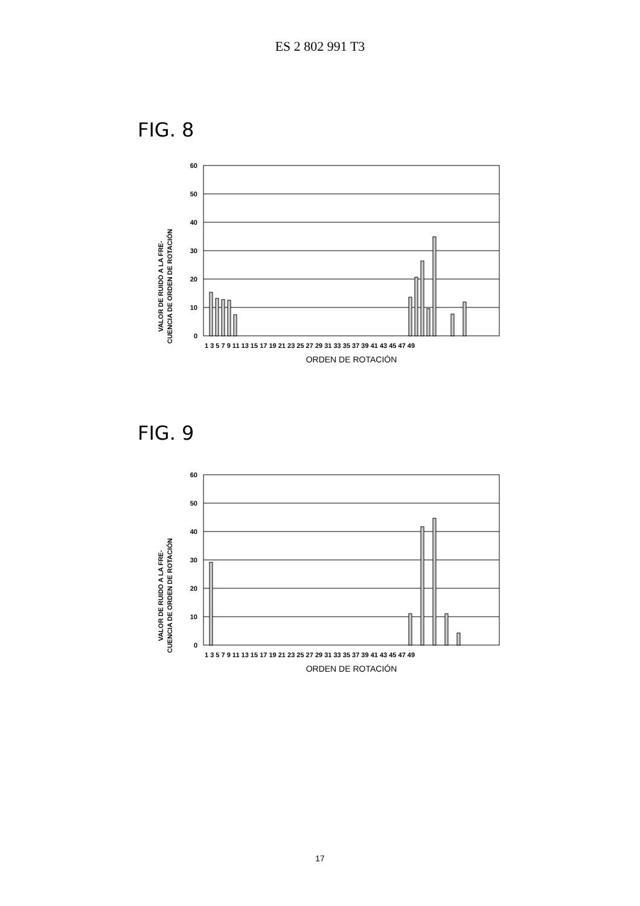ES 2 802 991 T3
FIG. 8
VALOR DE RUIDO A LA FRE-
CUENCIA DE ORDEN DE ROTACIÓN
60
50
40
30
20
10
0
1 3 5 7 9 11 13 15 17 19 21 23 25 27 29 31 33 35 37 39 41 43 45 47 49
ORDEN DE ROTACIÓN
FIG. 9
VALOR DE RUIDO A LA FRE-
CUENCIA DE ORDEN DE ROTACIÓN
60
50
40
30
20
10
0
1 3 5 7 9 11 13 15 17 19 21 23 25 27 29 31 33 35 37 39 41 43 45 47 49
ORDEN DE ROTACIÓN
17